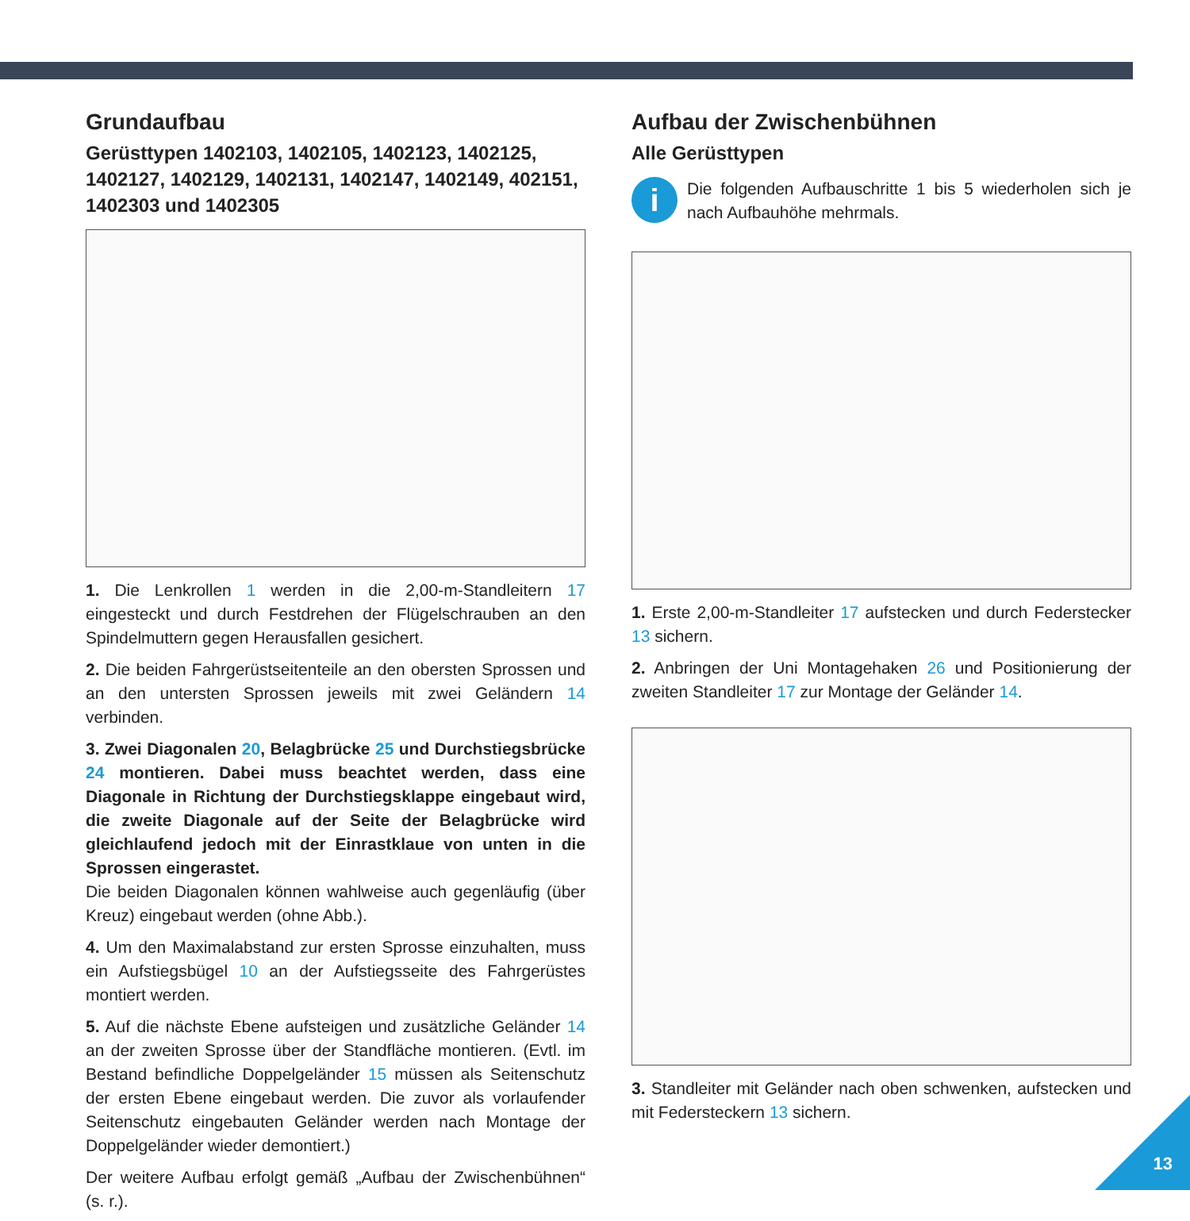Grundaufbau
Gerüsttypen 1402103, 1402105, 1402123, 1402125, 1402127, 1402129, 1402131, 1402147, 1402149, 402151, 1402303 und 1402305
1. Die Lenkrollen 1 werden in die 2,00-m-Standleitern 17 eingesteckt und durch Festdrehen der Flügelschrauben an den Spindelmuttern gegen Herausfallen gesichert.
2. Die beiden Fahrgerüstseitenteile an den obersten Sprossen und an den untersten Sprossen jeweils mit zwei Geländern 14 verbinden.
3. Zwei Diagonalen 20, Belagbrücke 25 und Durchstiegsbrücke 24 montieren. Dabei muss beachtet werden, dass eine Diagonale in Richtung der Durchstiegsklappe eingebaut wird, die zweite Diagonale auf der Seite der Belagbrücke wird gleichlaufend jedoch mit der Einrastklaue von unten in die Sprossen eingerastet.
Die beiden Diagonalen können wahlweise auch gegenläufig (über Kreuz) eingebaut werden (ohne Abb.).
4. Um den Maximalabstand zur ersten Sprosse einzuhalten, muss ein Aufstiegsbügel 10 an der Aufstiegsseite des Fahrgerüstes montiert werden.
5. Auf die nächste Ebene aufsteigen und zusätzliche Geländer 14 an der zweiten Sprosse über der Standfläche montieren. (Evtl. im Bestand befindliche Doppelgeländer 15 müssen als Seitenschutz der ersten Ebene eingebaut werden. Die zuvor als vorlaufender Seitenschutz eingebauten Geländer werden nach Montage der Doppelgeländer wieder demontiert.)
Der weitere Aufbau erfolgt gemäß „Aufbau der Zwischenbühnen“ (s. r.).
Aufbau der Zwischenbühnen
Alle Gerüsttypen
i
Die folgenden Aufbauschritte 1 bis 5 wiederholen sich je nach Aufbauhöhe mehrmals.
1. Erste 2,00-m-Standleiter 17 aufstecken und durch Federstecker 13 sichern.
2. Anbringen der Uni Montagehaken 26 und Positionierung der zweiten Standleiter 17 zur Montage der Geländer 14.
3. Standleiter mit Geländer nach oben schwenken, aufstecken und mit Federsteckern 13 sichern.
13